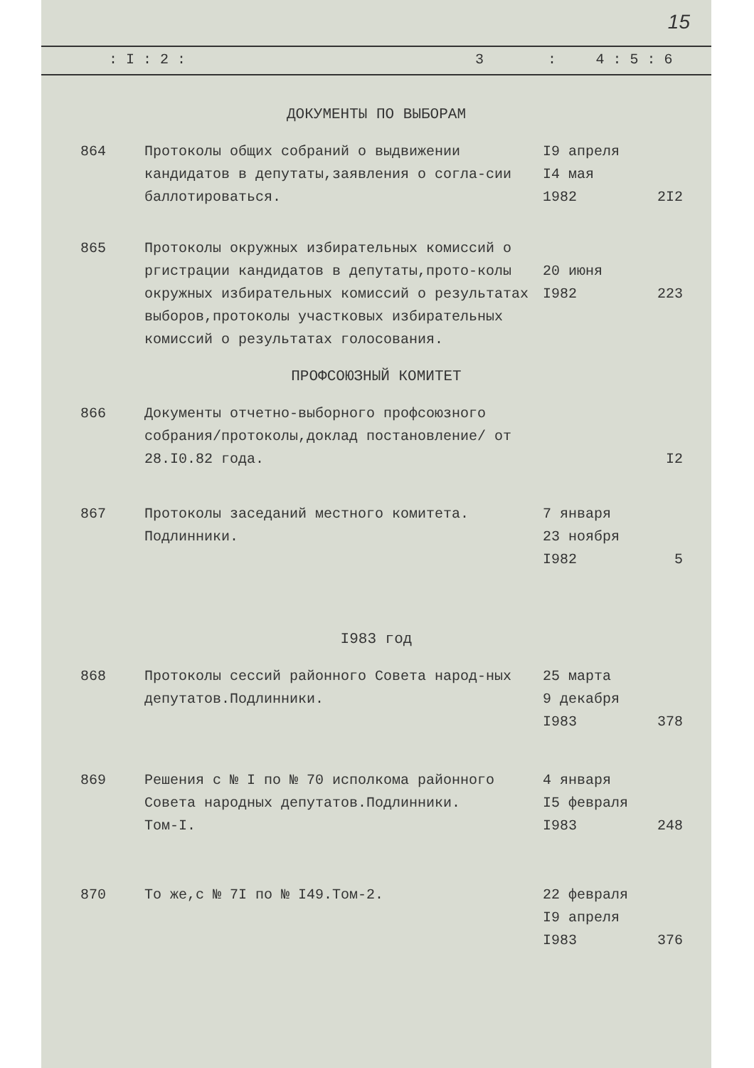15
| : I : 2 : | 3 | : | 4 : 5 : 6 |
| ДОКУМЕНТЫ ПО ВЫБОРАМ | | | |
| 864 | Протоколы общих собраний о выдвижении кандидатов в депутаты,заявления о согла-сии баллотироваться. | I9 апреля I4 мая 1982 | 2I2 |
| 865 | Протоколы окружных избирательных комиссий о ргистрации кандидатов в депутаты,прото-колы окружных избирательных комиссий о результатах выборов,протоколы участковых избирательных комиссий о результатах голосования. | 20 июня I982 | 223 |
| ПРОФСОЮЗНЫЙ КОМИТЕТ | | | |
| 866 | Документы отчетно-выборного профсоюзного собрания/протоколы,доклад постановление/ от 28.I0.82 года. | | I2 |
| 867 | Протоколы заседаний местного комитета. Подлинники. | 7 января 23 ноября I982 | 5 |
| I983 год | | | |
| 868 | Протоколы сессий районного Совета народ-ных депутатов.Подлинники. | 25 марта 9 декабря I983 | 378 |
| 869 | Решения с № I по № 70 исполкома районного Совета народных депутатов.Подлинники. Том-I. | 4 января I5 февраля I983 | 248 |
| 870 | То же,с № 7I по № I49.Том-2. | 22 февраля I9 апреля I983 | 376 |